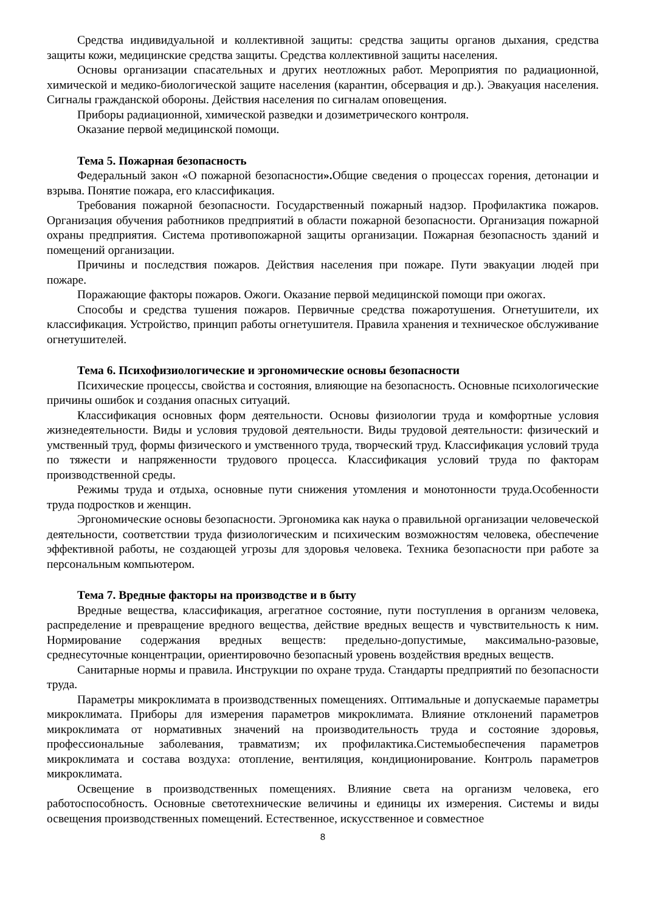Средства индивидуальной и коллективной защиты: средства защиты органов дыхания, средства защиты кожи, медицинские средства защиты. Средства коллективной защиты населения.
Основы организации спасательных и других неотложных работ. Мероприятия по радиационной, химической и медико-биологической защите населения (карантин, обсервация и др.). Эвакуация населения. Сигналы гражданской обороны. Действия населения по сигналам оповещения.
Приборы радиационной, химической разведки и дозиметрического контроля.
Оказание первой медицинской помощи.
Тема 5. Пожарная безопасность
Федеральный закон «О пожарной безопасности». Общие сведения о процессах горения, детонации и взрыва. Понятие пожара, его классификация.
Требования пожарной безопасности. Государственный пожарный надзор. Профилактика пожаров. Организация обучения работников предприятий в области пожарной безопасности. Организация пожарной охраны предприятия. Система противопожарной защиты организации. Пожарная безопасность зданий и помещений организации.
Причины и последствия пожаров. Действия населения при пожаре. Пути эвакуации людей при пожаре.
Поражающие факторы пожаров. Ожоги. Оказание первой медицинской помощи при ожогах.
Способы и средства тушения пожаров. Первичные средства пожаротушения. Огнетушители, их классификация. Устройство, принцип работы огнетушителя. Правила хранения и техническое обслуживание огнетушителей.
Тема 6. Психофизиологические и эргономические основы безопасности
Психические процессы, свойства и состояния, влияющие на безопасность. Основные психологические причины ошибок и создания опасных ситуаций.
Классификация основных форм деятельности. Основы физиологии труда и комфортные условия жизнедеятельности. Виды и условия трудовой деятельности. Виды трудовой деятельности: физический и умственный труд, формы физического и умственного труда, творческий труд. Классификация условий труда по тяжести и напряженности трудового процесса. Классификация условий труда по факторам производственной среды.
Режимы труда и отдыха, основные пути снижения утомления и монотонности труда.Особенности труда подростков и женщин.
Эргономические основы безопасности. Эргономика как наука о правильной организации человеческой деятельности, соответствии труда физиологическим и психическим возможностям человека, обеспечение эффективной работы, не создающей угрозы для здоровья человека. Техника безопасности при работе за персональным компьютером.
Тема 7. Вредные факторы на производстве и в быту
Вредные вещества, классификация, агрегатное состояние, пути поступления в организм человека, распределение и превращение вредного вещества, действие вредных веществ и чувствительность к ним. Нормирование содержания вредных веществ: предельно-допустимые, максимально-разовые, среднесуточные концентрации, ориентировочно безопасный уровень воздействия вредных веществ.
Санитарные нормы и правила. Инструкции по охране труда. Стандарты предприятий по безопасности труда.
Параметры микроклимата в производственных помещениях. Оптимальные и допускаемые параметры микроклимата. Приборы для измерения параметров микроклимата. Влияние отклонений параметров микроклимата от нормативных значений на производительность труда и состояние здоровья, профессиональные заболевания, травматизм; их профилактика.Системыобеспечения параметров микроклимата и состава воздуха: отопление, вентиляция, кондиционирование. Контроль параметров микроклимата.
Освещение в производственных помещениях. Влияние света на организм человека, его работоспособность. Основные светотехнические величины и единицы их измерения. Системы и виды освещения производственных помещений. Естественное, искусственное и совместное
8